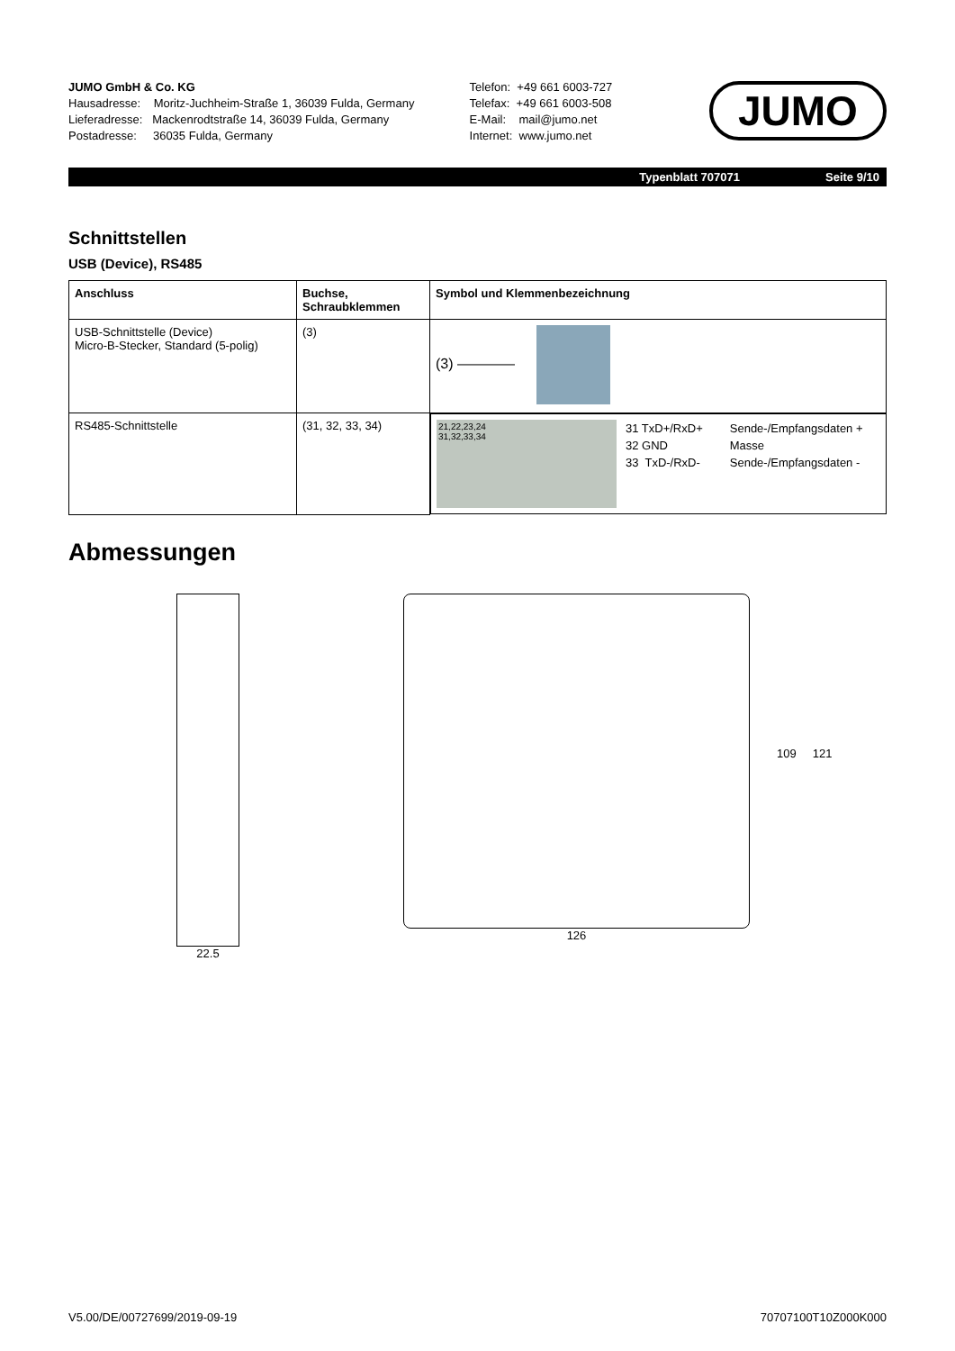JUMO GmbH & Co. KG
Hausadresse: Moritz-Juchheim-Straße 1, 36039 Fulda, Germany
Lieferadresse: Mackenrodtstraße 14, 36039 Fulda, Germany
Postadresse: 36035 Fulda, Germany
Telefon: +49 661 6003-727
Telefax: +49 661 6003-508
E-Mail: mail@jumo.net
Internet: www.jumo.net
JUMO
Typenblatt 707071 Seite 9/10
Schnittstellen
USB (Device), RS485
| Anschluss | Buchse, Schraubklemmen | Symbol und Klemmenbezeichnung |
| --- | --- | --- |
| USB-Schnittstelle (Device) Micro-B-Stecker, Standard (5-polig) | (3) | (3) ———— |
| RS485-Schnittstelle | (31, 32, 33, 34) | 21,22,23,24 31,32,33,34 31 TxD+/RxD+ 32 GND 33 TxD-/RxD- Sende-/Empfangsdaten + Masse Sende-/Empfangsdaten - |
Abmessungen
22.5 126
109 121
V5.00/DE/00727699/2019-09-19 70707100T10Z000K000